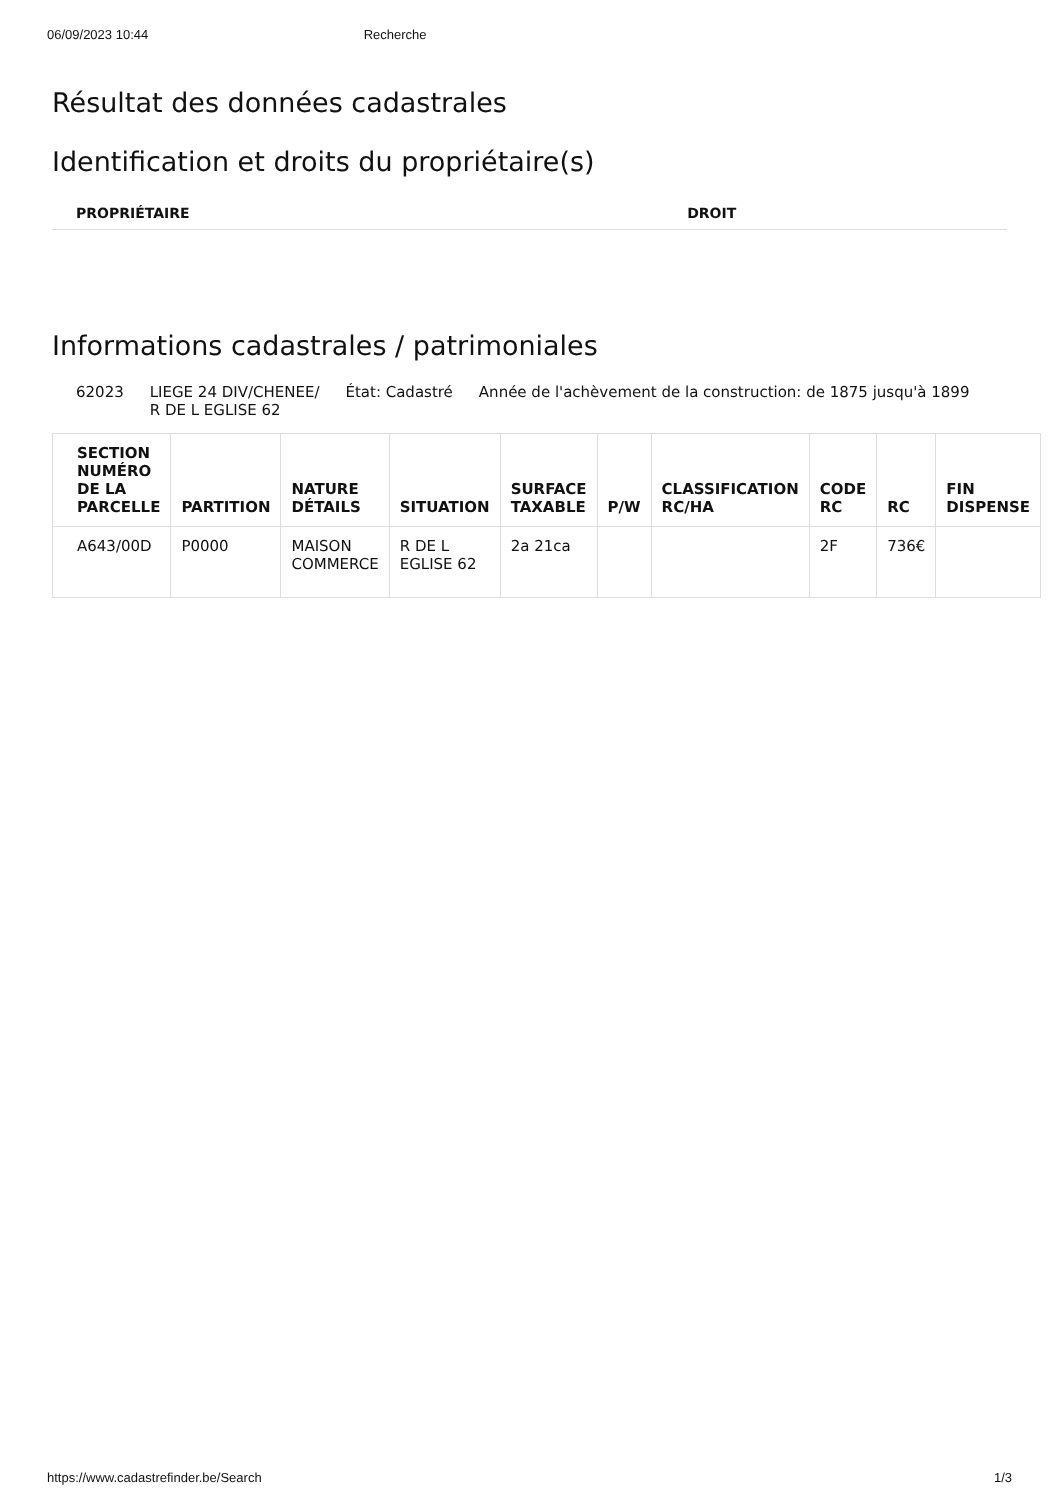06/09/2023 10:44 Recherche
Résultat des données cadastrales
Identification et droits du propriétaire(s)
| PROPRIÉTAIRE | DROIT |
| --- | --- |
Informations cadastrales / patrimoniales
62023 LIEGE 24 DIV/CHENEE/
R DE L EGLISE 62 État: Cadastré Année de l'achèvement de la construction: de 1875 jusqu'à 1899
| SECTION NUMÉRO DE LA PARCELLE | PARTITION | NATURE DÉTAILS | SITUATION | SURFACE TAXABLE | P/W | CLASSIFICATION RC/HA | CODE RC | RC | FIN DISPENSE |
| --- | --- | --- | --- | --- | --- | --- | --- | --- | --- |
| A643/00D | P0000 | MAISON COMMERCE | R DE L EGLISE 62 | 2a 21ca | | | 2F | 736€ | |
https://www.cadastrefinder.be/Search 1/3